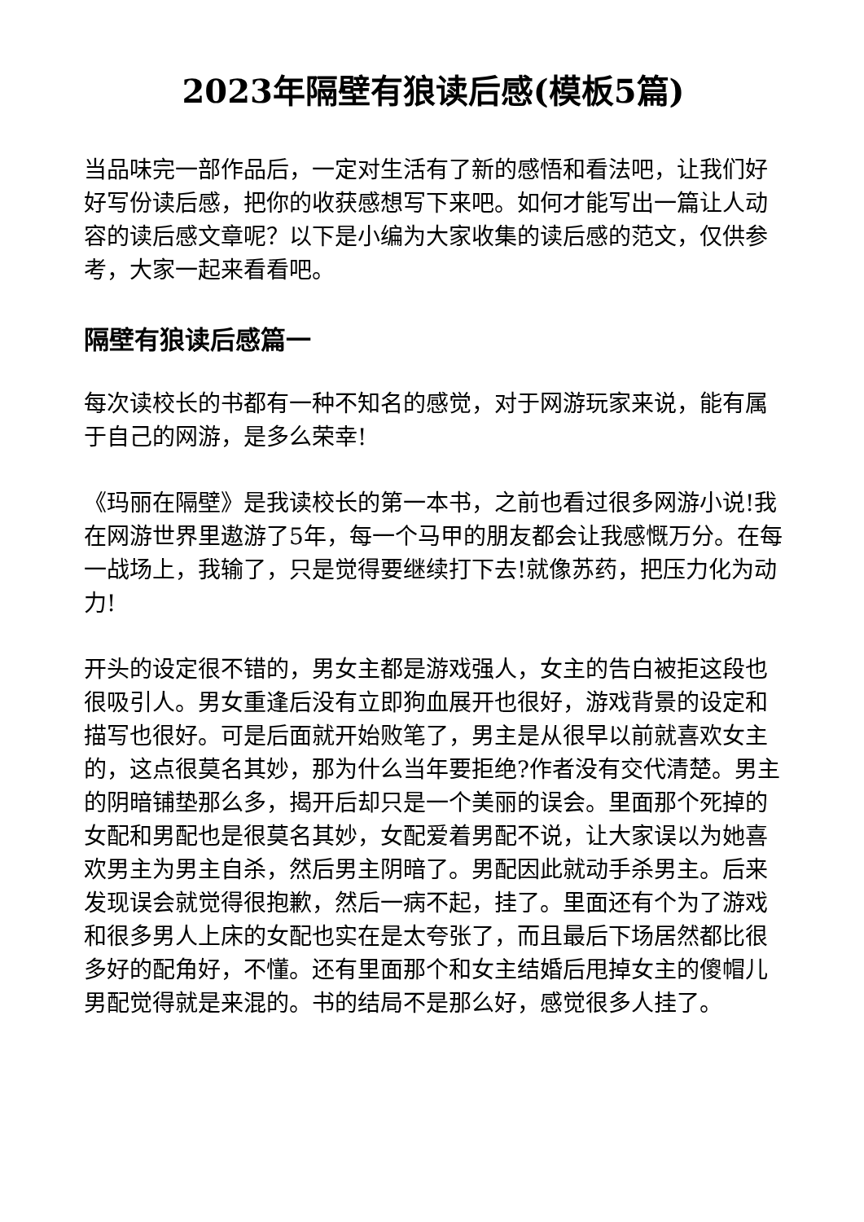2023年隔壁有狼读后感(模板5篇)
当品味完一部作品后，一定对生活有了新的感悟和看法吧，让我们好好写份读后感，把你的收获感想写下来吧。如何才能写出一篇让人动容的读后感文章呢？以下是小编为大家收集的读后感的范文，仅供参考，大家一起来看看吧。
隔壁有狼读后感篇一
每次读校长的书都有一种不知名的感觉，对于网游玩家来说，能有属于自己的网游，是多么荣幸!
《玛丽在隔壁》是我读校长的第一本书，之前也看过很多网游小说!我在网游世界里遨游了5年，每一个马甲的朋友都会让我感慨万分。在每一战场上，我输了，只是觉得要继续打下去!就像苏药，把压力化为动力!
开头的设定很不错的，男女主都是游戏强人，女主的告白被拒这段也很吸引人。男女重逢后没有立即狗血展开也很好，游戏背景的设定和描写也很好。可是后面就开始败笔了，男主是从很早以前就喜欢女主的，这点很莫名其妙，那为什么当年要拒绝?作者没有交代清楚。男主的阴暗铺垫那么多，揭开后却只是一个美丽的误会。里面那个死掉的女配和男配也是很莫名其妙，女配爱着男配不说，让大家误以为她喜欢男主为男主自杀，然后男主阴暗了。男配因此就动手杀男主。后来发现误会就觉得很抱歉，然后一病不起，挂了。里面还有个为了游戏和很多男人上床的女配也实在是太夸张了，而且最后下场居然都比很多好的配角好，不懂。还有里面那个和女主结婚后甩掉女主的傻帽儿男配觉得就是来混的。书的结局不是那么好，感觉很多人挂了。